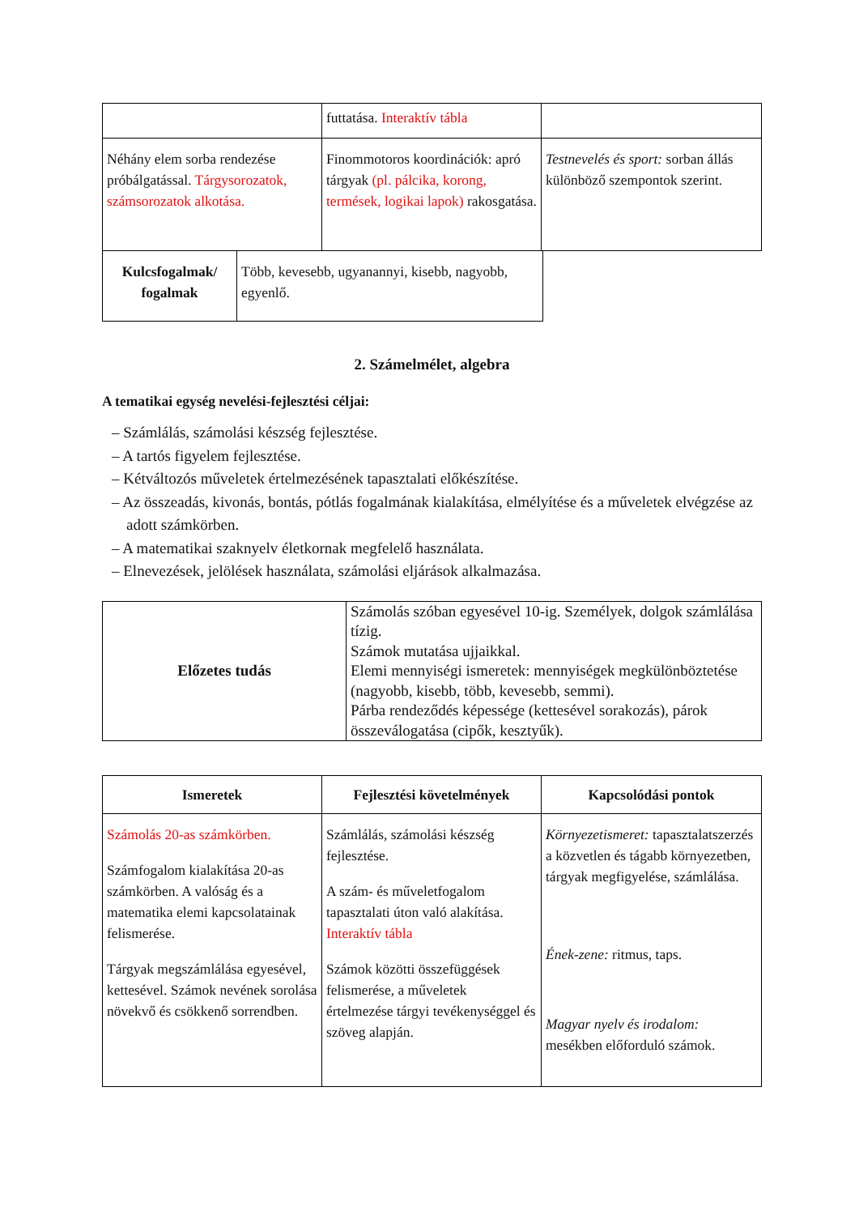| | futtatása. Interaktív tábla | |
| Néhány elem sorba rendezése próbálgatással. Tárgysorozatok, számsorozatok alkotása. | Finommotoros koordinációk: apró tárgyak (pl. pálcika, korong, termések, logikai lapok) rakosgatása. | Testnevelés és sport: sorban állás különböző szempontok szerint. |
| Kulcsfogalmak/ fogalmak | Több, kevesebb, ugyanannyi, kisebb, nagyobb, egyenlő. |
2. Számelmélet, algebra
A tematikai egység nevelési-fejlesztési céljai:
– Számlálás, számolási készség fejlesztése.
– A tartós figyelem fejlesztése.
– Kétváltozós műveletek értelmezésének tapasztalati előkészítése.
– Az összeadás, kivonás, bontás, pótlás fogalmának kialakítása, elmélyítése és a műveletek elvégzése az adott számkörben.
– A matematikai szaknyelv életkornak megfelelő használata.
– Elnevezések, jelölések használata, számolási eljárások alkalmazása.
| Előzetes tudás | Számolás szóban egyesével 10-ig. Személyek, dolgok számlálása tízig. Számok mutatása ujjaikkal. Elemi mennyiségi ismeretek: mennyiségek megkülönböztetése (nagyobb, kisebb, több, kevesebb, semmi). Párba rendeződés képessége (kettesével sorakozás), párok összeválogatása (cipők, kesztyűk). |
| Ismeretek | Fejlesztési követelmények | Kapcsolódási pontok |
| --- | --- | --- |
| Számolás 20-as számkörben. Számfogalom kialakítása 20-as számkörben. A valóság és a matematika elemi kapcsolatainak felismerése. Tárgyak megszámlálása egyesével, kettesével. Számok nevének sorolása növekvő és csökkenő sorrendben. | Számlálás, számolási készség fejlesztése. A szám- és műveletfogalom tapasztalati úton való alakítása. Interaktív tábla Számok közötti összefüggések felismerése, a műveletek értelmezése tárgyi tevékenységgel és szöveg alapján. | Környezetismeret: tapasztalatszerzés a közvetlen és tágabb környezetben, tárgyak megfigyelése, számlálása. Ének-zene: ritmus, taps. Magyar nyelv és irodalom: mesékben előforduló számok. |